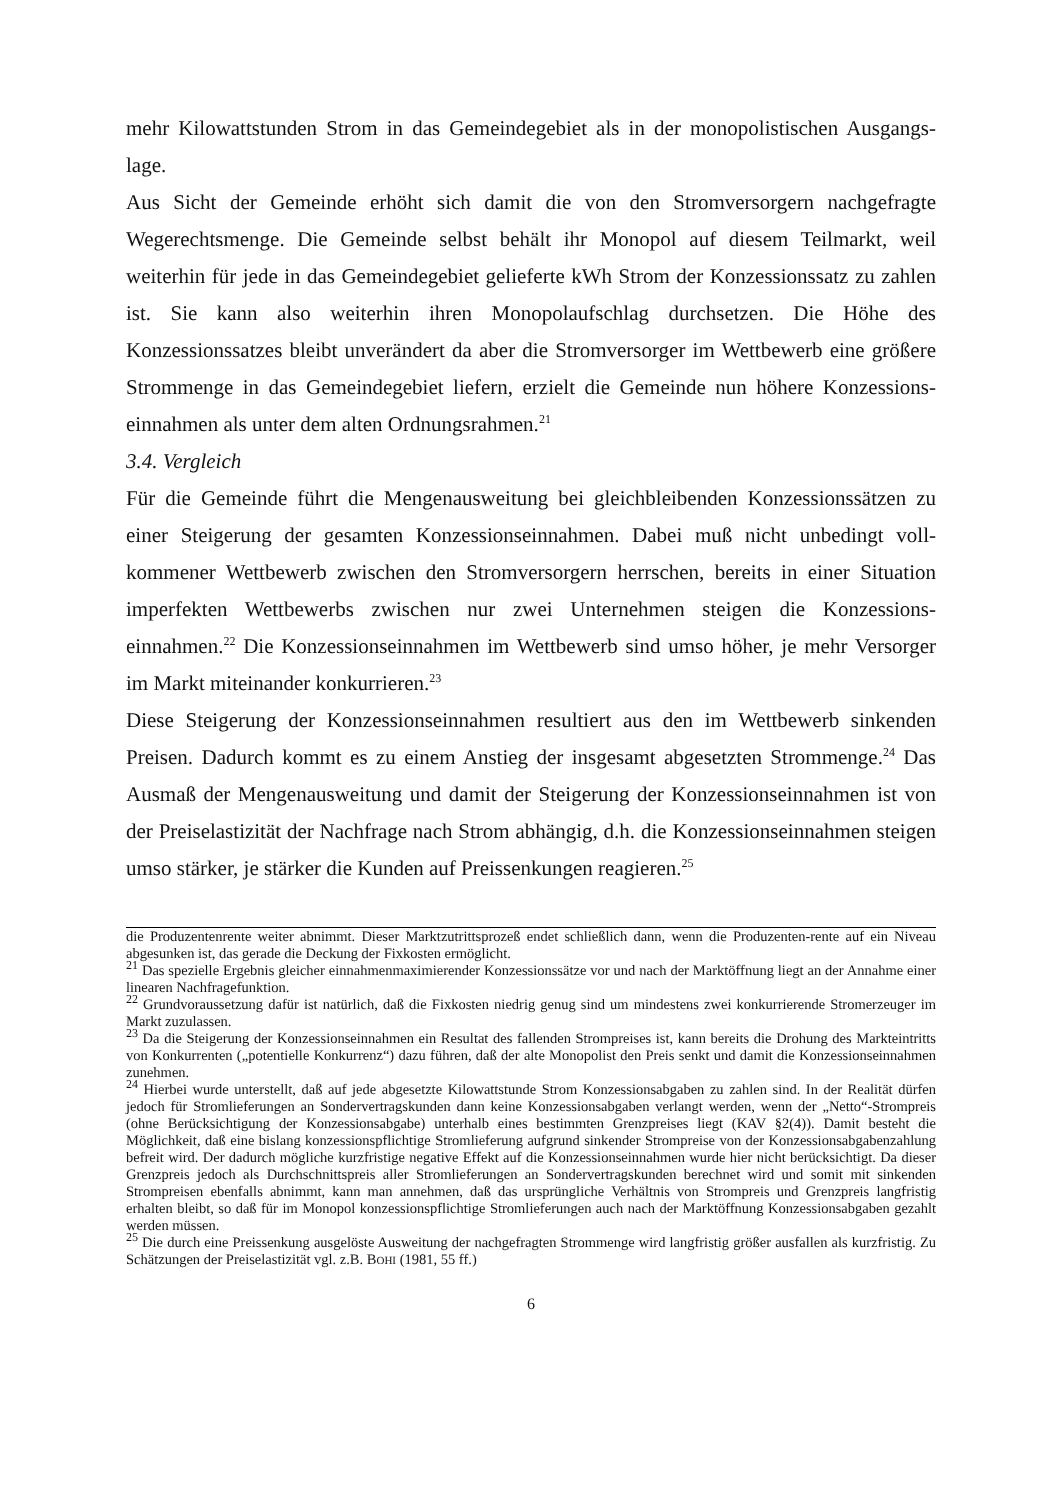mehr Kilowattstunden Strom in das Gemeindegebiet als in der monopolistischen Ausgangs-lage.
Aus Sicht der Gemeinde erhöht sich damit die von den Stromversorgern nachgefragte Wegerechtsmenge. Die Gemeinde selbst behält ihr Monopol auf diesem Teilmarkt, weil weiterhin für jede in das Gemeindegebiet gelieferte kWh Strom der Konzessionssatz zu zahlen ist. Sie kann also weiterhin ihren Monopolaufschlag durchsetzen. Die Höhe des Konzessionssatzes bleibt unverändert da aber die Stromversorger im Wettbewerb eine größere Strommenge in das Gemeindegebiet liefern, erzielt die Gemeinde nun höhere Konzessions-einnahmen als unter dem alten Ordnungsrahmen.<sup>21</sup>
3.4. Vergleich
Für die Gemeinde führt die Mengenausweitung bei gleichbleibenden Konzessionssätzen zu einer Steigerung der gesamten Konzessionseinnahmen. Dabei muß nicht unbedingt voll-kommener Wettbewerb zwischen den Stromversorgern herrschen, bereits in einer Situation imperfekten Wettbewerbs zwischen nur zwei Unternehmen steigen die Konzessions-einnahmen.<sup>22</sup> Die Konzessionseinnahmen im Wettbewerb sind umso höher, je mehr Versorger im Markt miteinander konkurrieren.<sup>23</sup>
Diese Steigerung der Konzessionseinnahmen resultiert aus den im Wettbewerb sinkenden Preisen. Dadurch kommt es zu einem Anstieg der insgesamt abgesetzten Strommenge.<sup>24</sup> Das Ausmaß der Mengenausweitung und damit der Steigerung der Konzessionseinnahmen ist von der Preiselastizität der Nachfrage nach Strom abhängig, d.h. die Konzessionseinnahmen steigen umso stärker, je stärker die Kunden auf Preissenkungen reagieren.<sup>25</sup>
die Produzentenrente weiter abnimmt. Dieser Marktzutrittsprozeß endet schließlich dann, wenn die Produzenten-rente auf ein Niveau abgesunken ist, das gerade die Deckung der Fixkosten ermöglicht.
<sup>21</sup> Das spezielle Ergebnis gleicher einnahmenmaximierender Konzessionssätze vor und nach der Marktöffnung liegt an der Annahme einer linearen Nachfragefunktion.
<sup>22</sup> Grundvoraussetzung dafür ist natürlich, daß die Fixkosten niedrig genug sind um mindestens zwei konkurrierende Stromerzeuger im Markt zuzulassen.
<sup>23</sup> Da die Steigerung der Konzessionseinnahmen ein Resultat des fallenden Strompreises ist, kann bereits die Drohung des Markteintritts von Konkurrenten („potentielle Konkurrenz“) dazu führen, daß der alte Monopolist den Preis senkt und damit die Konzessionseinnahmen zunehmen.
<sup>24</sup> Hierbei wurde unterstellt, daß auf jede abgesetzte Kilowattstunde Strom Konzessionsabgaben zu zahlen sind. In der Realität dürfen jedoch für Stromlieferungen an Sondervertragskunden dann keine Konzessionsabgaben verlangt werden, wenn der „Netto“-Strompreis (ohne Berücksichtigung der Konzessionsabgabe) unterhalb eines bestimmten Grenzpreises liegt (KAV §2(4)). Damit besteht die Möglichkeit, daß eine bislang konzessionspflichtige Stromlieferung aufgrund sinkender Strompreise von der Konzessionsabgabenzahlung befreit wird. Der dadurch mögliche kurzfristige negative Effekt auf die Konzessionseinnahmen wurde hier nicht berücksichtigt. Da dieser Grenzpreis jedoch als Durchschnittspreis aller Stromlieferungen an Sondervertragskunden berechnet wird und somit mit sinkenden Strompreisen ebenfalls abnimmt, kann man annehmen, daß das ursprüngliche Verhältnis von Strompreis und Grenzpreis langfristig erhalten bleibt, so daß für im Monopol konzessionspflichtige Stromlieferungen auch nach der Marktöffnung Konzessionsabgaben gezahlt werden müssen.
<sup>25</sup> Die durch eine Preissenkung ausgelöste Ausweitung der nachgefragten Strommenge wird langfristig größer ausfallen als kurzfristig. Zu Schätzungen der Preiselastizität vgl. z.B. BOHI (1981, 55 ff.)
6